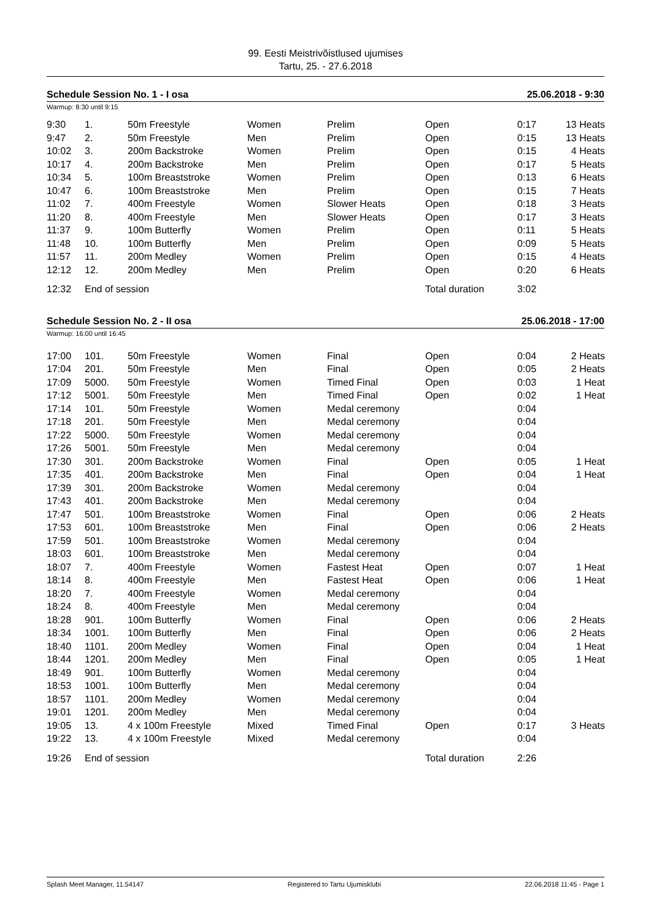99. Eesti Meistrivõistlused ujumises
Tartu, 25. - 27.6.2018
Schedule Session No. 1 - I osa 25.06.2018 - 9:30
Warmup: 8:30 until 9:15
| 9:30 | 1. | 50m Freestyle | Women | Prelim | Open | 0:17 | 13 Heats |
| 9:47 | 2. | 50m Freestyle | Men | Prelim | Open | 0:15 | 13 Heats |
| 10:02 | 3. | 200m Backstroke | Women | Prelim | Open | 0:15 | 4 Heats |
| 10:17 | 4. | 200m Backstroke | Men | Prelim | Open | 0:17 | 5 Heats |
| 10:34 | 5. | 100m Breaststroke | Women | Prelim | Open | 0:13 | 6 Heats |
| 10:47 | 6. | 100m Breaststroke | Men | Prelim | Open | 0:15 | 7 Heats |
| 11:02 | 7. | 400m Freestyle | Women | Slower Heats | Open | 0:18 | 3 Heats |
| 11:20 | 8. | 400m Freestyle | Men | Slower Heats | Open | 0:17 | 3 Heats |
| 11:37 | 9. | 100m Butterfly | Women | Prelim | Open | 0:11 | 5 Heats |
| 11:48 | 10. | 100m Butterfly | Men | Prelim | Open | 0:09 | 5 Heats |
| 11:57 | 11. | 200m Medley | Women | Prelim | Open | 0:15 | 4 Heats |
| 12:12 | 12. | 200m Medley | Men | Prelim | Open | 0:20 | 6 Heats |
| 12:32 | End of session | | | | Total duration | 3:02 | |
Schedule Session No. 2 - II osa 25.06.2018 - 17:00
Warmup: 16:00 until 16:45
| 17:00 | 101. | 50m Freestyle | Women | Final | Open | 0:04 | 2 Heats |
| 17:04 | 201. | 50m Freestyle | Men | Final | Open | 0:05 | 2 Heats |
| 17:09 | 5000. | 50m Freestyle | Women | Timed Final | Open | 0:03 | 1 Heat |
| 17:12 | 5001. | 50m Freestyle | Men | Timed Final | Open | 0:02 | 1 Heat |
| 17:14 | 101. | 50m Freestyle | Women | Medal ceremony | | 0:04 | |
| 17:18 | 201. | 50m Freestyle | Men | Medal ceremony | | 0:04 | |
| 17:22 | 5000. | 50m Freestyle | Women | Medal ceremony | | 0:04 | |
| 17:26 | 5001. | 50m Freestyle | Men | Medal ceremony | | 0:04 | |
| 17:30 | 301. | 200m Backstroke | Women | Final | Open | 0:05 | 1 Heat |
| 17:35 | 401. | 200m Backstroke | Men | Final | Open | 0:04 | 1 Heat |
| 17:39 | 301. | 200m Backstroke | Women | Medal ceremony | | 0:04 | |
| 17:43 | 401. | 200m Backstroke | Men | Medal ceremony | | 0:04 | |
| 17:47 | 501. | 100m Breaststroke | Women | Final | Open | 0:06 | 2 Heats |
| 17:53 | 601. | 100m Breaststroke | Men | Final | Open | 0:06 | 2 Heats |
| 17:59 | 501. | 100m Breaststroke | Women | Medal ceremony | | 0:04 | |
| 18:03 | 601. | 100m Breaststroke | Men | Medal ceremony | | 0:04 | |
| 18:07 | 7. | 400m Freestyle | Women | Fastest Heat | Open | 0:07 | 1 Heat |
| 18:14 | 8. | 400m Freestyle | Men | Fastest Heat | Open | 0:06 | 1 Heat |
| 18:20 | 7. | 400m Freestyle | Women | Medal ceremony | | 0:04 | |
| 18:24 | 8. | 400m Freestyle | Men | Medal ceremony | | 0:04 | |
| 18:28 | 901. | 100m Butterfly | Women | Final | Open | 0:06 | 2 Heats |
| 18:34 | 1001. | 100m Butterfly | Men | Final | Open | 0:06 | 2 Heats |
| 18:40 | 1101. | 200m Medley | Women | Final | Open | 0:04 | 1 Heat |
| 18:44 | 1201. | 200m Medley | Men | Final | Open | 0:05 | 1 Heat |
| 18:49 | 901. | 100m Butterfly | Women | Medal ceremony | | 0:04 | |
| 18:53 | 1001. | 100m Butterfly | Men | Medal ceremony | | 0:04 | |
| 18:57 | 1101. | 200m Medley | Women | Medal ceremony | | 0:04 | |
| 19:01 | 1201. | 200m Medley | Men | Medal ceremony | | 0:04 | |
| 19:05 | 13. | 4 x 100m Freestyle | Mixed | Timed Final | Open | 0:17 | 3 Heats |
| 19:22 | 13. | 4 x 100m Freestyle | Mixed | Medal ceremony | | 0:04 | |
| 19:26 | End of session | | | | Total duration | 2:26 | |
Splash Meet Manager, 11.54147 Registered to Tartu Ujumisklubi 22.06.2018 11:45 - Page 1